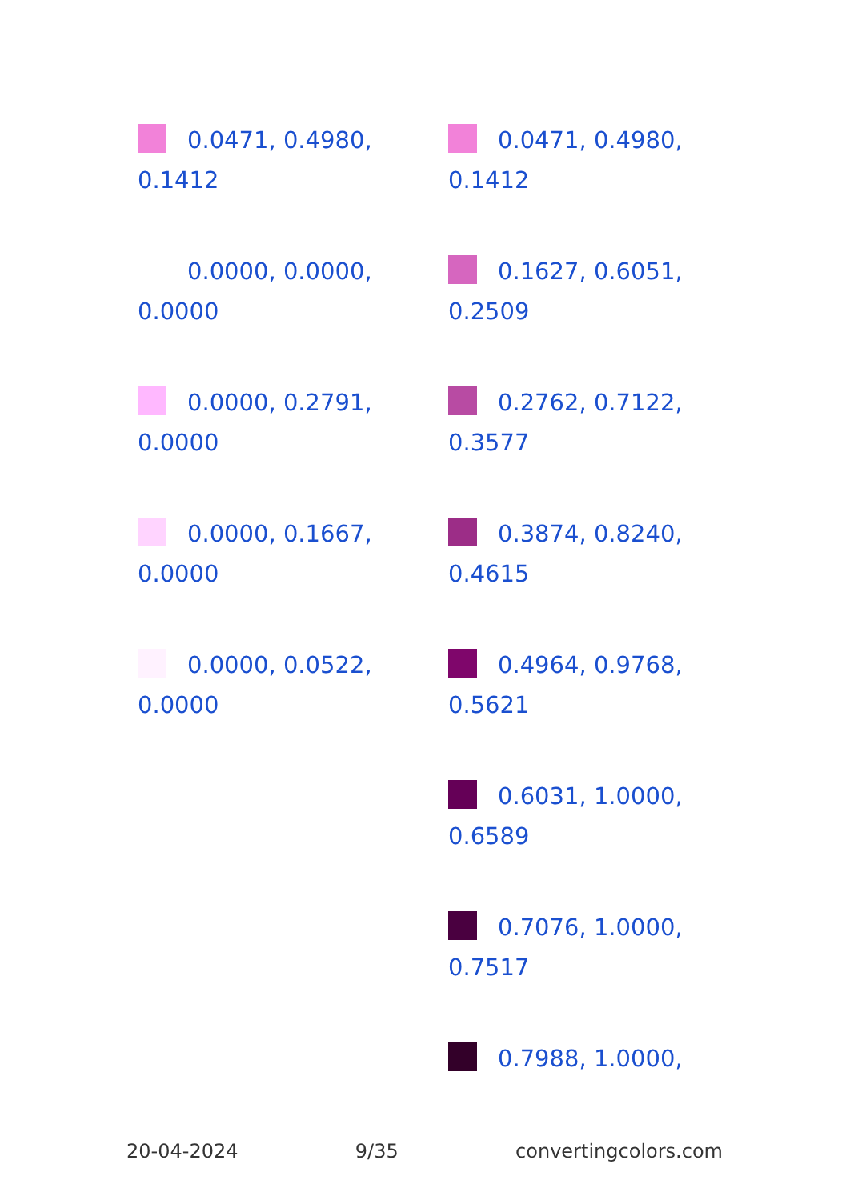0.0471, 0.4980, 0.1412
0.0000, 0.0000, 0.0000
0.0000, 0.2791, 0.0000
0.0000, 0.1667, 0.0000
0.0000, 0.0522, 0.0000
0.0471, 0.4980, 0.1412
0.1627, 0.6051, 0.2509
0.2762, 0.7122, 0.3577
0.3874, 0.8240, 0.4615
0.4964, 0.9768, 0.5621
0.6031, 1.0000, 0.6589
0.7076, 1.0000, 0.7517
0.7988, 1.0000,
20-04-2024 9/35 convertingcolors.com